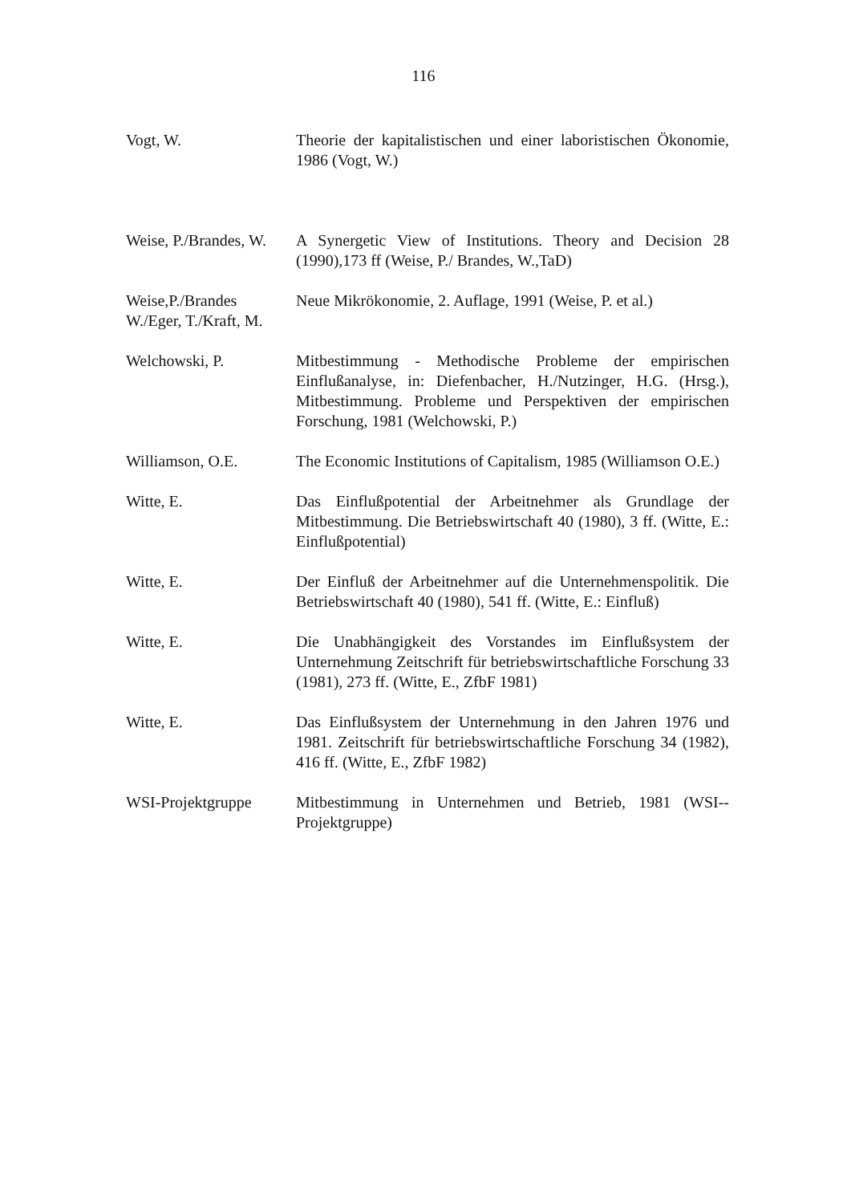116
Vogt, W. Theorie der kapitalistischen und einer laboristischen Ökonomie, 1986 (Vogt, W.)
Weise, P./Brandes, W.
A Synergetic View of Institutions. Theory and Decision 28 (1990),173 ff (Weise, P./ Brandes, W.,TaD)
Weise,P./Brandes W./Eger, T./Kraft, M.
Neue Mikrökonomie, 2. Auflage, 1991 (Weise, P. et al.)
Welchowski, P. Mitbestimmung - Methodische Probleme der empirischen Einflußanalyse, in: Diefenbacher, H./Nutzinger, H.G. (Hrsg.), Mitbestimmung. Probleme und Perspektiven der empirischen Forschung, 1981 (Welchowski, P.)
Williamson, O.E. The Economic Institutions of Capitalism, 1985 (Williamson O.E.)
Witte, E. Das Einflußpotential der Arbeitnehmer als Grundlage der Mitbestimmung. Die Betriebswirtschaft 40 (1980), 3 ff. (Witte, E.: Einflußpotential)
Witte, E. Der Einfluß der Arbeitnehmer auf die Unternehmenspolitik. Die Betriebswirtschaft 40 (1980), 541 ff. (Witte, E.: Einfluß)
Witte, E. Die Unabhängigkeit des Vorstandes im Einflußsystem der Unternehmung Zeitschrift für betriebswirtschaftliche Forschung 33 (1981), 273 ff. (Witte, E., ZfbF 1981)
Witte, E. Das Einflußsystem der Unternehmung in den Jahren 1976 und 1981. Zeitschrift für betriebswirtschaftliche Forschung 34 (1982), 416 ff. (Witte, E., ZfbF 1982)
WSI-Projektgruppe Mitbestimmung in Unternehmen und Betrieb, 1981 (WSI--Projektgruppe)